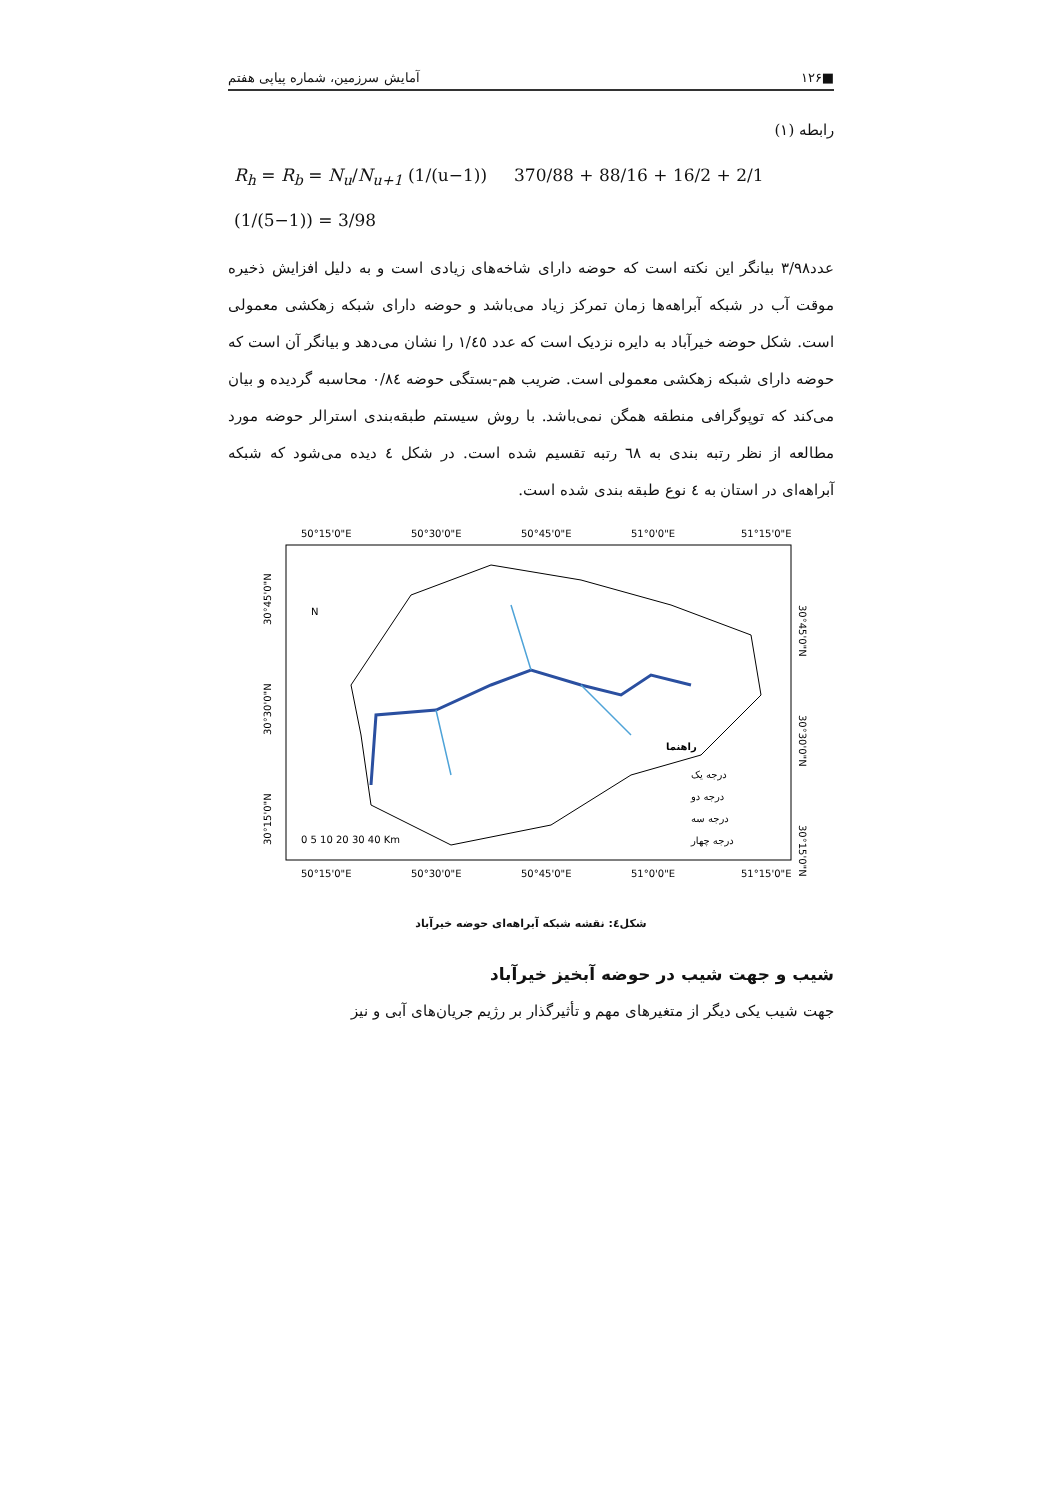■۱۲۶ آمایش سرزمین، شماره پیاپی هفتم
رابطه (۱)
R<sub>h</sub> = R<sub>b</sub> = N<sub>u</sub>/N<sub>u+1</sub> (1/(u−1)) 370/88 + 88/16 + 16/2 + 2/1 (1/(5−1)) = 3/98
عدد۳/۹۸ بیانگر این نکته است که حوضه دارای شاخه‌های زیادی است و به دلیل افزایش ذخیره موقت آب در شبکه آبراهه‌ها زمان تمرکز زیاد می‌باشد و حوضه دارای شبکه زهکشی معمولی است. شکل حوضه خیرآباد به دایره نزدیک است که عدد ۱/٤٥ را نشان می‌دهد و بیانگر آن است که حوضه دارای شبکه زهکشی معمولی است. ضریب هم-بستگی حوضه ۰/۸٤ محاسبه گردیده و بیان می‌کند که توپوگرافی منطقه همگن نمی‌باشد. با روش سیستم طبقه‌بندی استرالر حوضه مورد مطالعه از نظر رتبه بندی به ٦٨ رتبه تقسیم شده است. در شکل ٤ دیده می‌شود که شبکه آبراهه‌ای در استان به ٤ نوع طبقه بندی شده است.
50°15'0"E
50°30'0"E
50°45'0"E
51°0'0"E
51°15'0"E
راهنما
درجه یک
درجه دو
درجه سه
درجه چهار
N
0 5 10 20 30 40 Km
50°15'0"E
50°30'0"E
50°45'0"E
51°0'0"E
51°15'0"E
30°45'0"N
30°30'0"N
30°15'0"N
30°45'0"N
30°30'0"N
30°15'0"N
شکل٤: نقشه شبکه آبراهه‌ای حوضه خیرآباد
شیب و جهت شیب در حوضه آبخیز خیرآباد
جهت شیب یکی دیگر از متغیرهای مهم و تأثیرگذار بر رژیم جریان‌های آبی و نیز